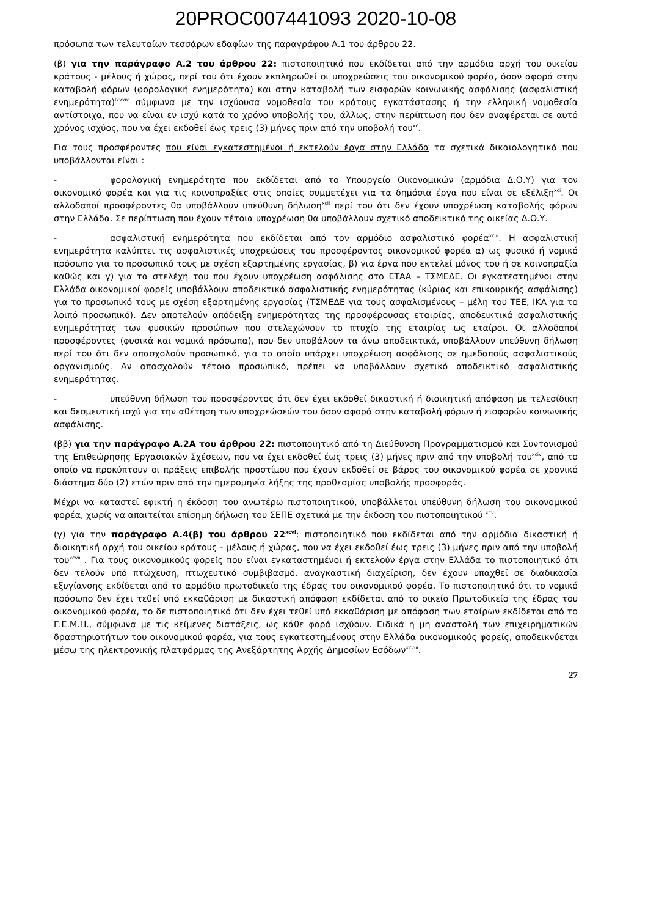20PROC007441093 2020-10-08
πρόσωπα των τελευταίων τεσσάρων εδαφίων της παραγράφου Α.1 του άρθρου 22.
(β) για την παράγραφο Α.2 του άρθρου 22: πιστοποιητικό που εκδίδεται από την αρμόδια αρχή του οικείου κράτους - μέλους ή χώρας, περί του ότι έχουν εκπληρωθεί οι υποχρεώσεις του οικονομικού φορέα, όσον αφορά στην καταβολή φόρων (φορολογική ενημερότητα) και στην καταβολή των εισφορών κοινωνικής ασφάλισης (ασφαλιστική ενημερότητα)<sup>lxxxix</sup> σύμφωνα με την ισχύουσα νομοθεσία του κράτους εγκατάστασης ή την ελληνική νομοθεσία αντίστοιχα, που να είναι εν ισχύ κατά το χρόνο υποβολής του, άλλως, στην περίπτωση που δεν αναφέρεται σε αυτό χρόνος ισχύος, που να έχει εκδοθεί έως τρεις (3) μήνες πριν από την υποβολή του<sup>xc</sup>.
Για τους προσφέροντες που είναι εγκατεστημένοι ή εκτελούν έργα στην Ελλάδα τα σχετικά δικαιολογητικά που υποβάλλονται είναι :
- φορολογική ενημερότητα που εκδίδεται από το Υπουργείο Οικονομικών (αρμόδια Δ.Ο.Υ) για τον οικονομικό φορέα και για τις κοινοπραξίες στις οποίες συμμετέχει για τα δημόσια έργα που είναι σε εξέλιξη<sup>xci</sup>. Οι αλλοδαποί προσφέροντες θα υποβάλλουν υπεύθυνη δήλωση<sup>xcii</sup> περί του ότι δεν έχουν υποχρέωση καταβολής φόρων στην Ελλάδα. Σε περίπτωση που έχουν τέτοια υποχρέωση θα υποβάλλουν σχετικό αποδεικτικό της οικείας Δ.Ο.Υ.
- ασφαλιστική ενημερότητα που εκδίδεται από τον αρμόδιο ασφαλιστικό φορέα<sup>xciii</sup>. Η ασφαλιστική ενημερότητα καλύπτει τις ασφαλιστικές υποχρεώσεις του προσφέροντος οικονομικού φορέα α) ως φυσικό ή νομικό πρόσωπο για το προσωπικό τους με σχέση εξαρτημένης εργασίας, β) για έργα που εκτελεί μόνος του ή σε κοινοπραξία καθώς και γ) για τα στελέχη του που έχουν υποχρέωση ασφάλισης στο ΕΤΑΑ – ΤΣΜΕΔΕ. Οι εγκατεστημένοι στην Ελλάδα οικονομικοί φορείς υποβάλλουν αποδεικτικό ασφαλιστικής ενημερότητας (κύριας και επικουρικής ασφάλισης) για το προσωπικό τους με σχέση εξαρτημένης εργασίας (ΤΣΜΕΔΕ για τους ασφαλισμένους – μέλη του ΤΕΕ, ΙΚΑ για το λοιπό προσωπικό). Δεν αποτελούν απόδειξη ενημερότητας της προσφέρουσας εταιρίας, αποδεικτικά ασφαλιστικής ενημερότητας των φυσικών προσώπων που στελεχώνουν το πτυχίο της εταιρίας ως εταίροι. Οι αλλοδαποί προσφέροντες (φυσικά και νομικά πρόσωπα), που δεν υποβάλουν τα άνω αποδεικτικά, υποβάλλουν υπεύθυνη δήλωση περί του ότι δεν απασχολούν προσωπικό, για το οποίο υπάρχει υποχρέωση ασφάλισης σε ημεδαπούς ασφαλιστικούς οργανισμούς. Αν απασχολούν τέτοιο προσωπικό, πρέπει να υποβάλλουν σχετικό αποδεικτικό ασφαλιστικής ενημερότητας.
- υπεύθυνη δήλωση του προσφέροντος ότι δεν έχει εκδοθεί δικαστική ή διοικητική απόφαση με τελεσίδικη και δεσμευτική ισχύ για την αθέτηση των υποχρεώσεών του όσον αφορά στην καταβολή φόρων ή εισφορών κοινωνικής ασφάλισης.
(ββ) για την παράγραφο Α.2Α του άρθρου 22: πιστοποιητικό από τη Διεύθυνση Προγραμματισμού και Συντονισμού της Επιθεώρησης Εργασιακών Σχέσεων, που να έχει εκδοθεί έως τρεις (3) μήνες πριν από την υποβολή του<sup>xciv</sup>, από το οποίο να προκύπτουν οι πράξεις επιβολής προστίμου που έχουν εκδοθεί σε βάρος του οικονομικού φορέα σε χρονικό διάστημα δύο (2) ετών πριν από την ημερομηνία λήξης της προθεσμίας υποβολής προσφοράς.
Μέχρι να καταστεί εφικτή η έκδοση του ανωτέρω πιστοποιητικού, υποβάλλεται υπεύθυνη δήλωση του οικονομικού φορέα, χωρίς να απαιτείται επίσημη δήλωση του ΣΕΠΕ σχετικά με την έκδοση του πιστοποιητικού <sup>xcv</sup>.
(γ) για την παράγραφο Α.4(β) του άρθρου 22<sup>xcvi</sup>: πιστοποιητικό που εκδίδεται από την αρμόδια δικαστική ή διοικητική αρχή του οικείου κράτους - μέλους ή χώρας, που να έχει εκδοθεί έως τρεις (3) μήνες πριν από την υποβολή του<sup>xcvii</sup> . Για τους οικονομικούς φορείς που είναι εγκαταστημένοι ή εκτελούν έργα στην Ελλάδα το πιστοποιητικό ότι δεν τελούν υπό πτώχευση, πτωχευτικό συμβιβασμό, αναγκαστική διαχείριση, δεν έχουν υπαχθεί σε διαδικασία εξυγίανσης εκδίδεται από το αρμόδιο πρωτοδικείο της έδρας του οικονομικού φορέα. Το πιστοποιητικό ότι το νομικό πρόσωπο δεν έχει τεθεί υπό εκκαθάριση με δικαστική απόφαση εκδίδεται από το οικείο Πρωτοδικείο της έδρας του οικονομικού φορέα, το δε πιστοποιητικό ότι δεν έχει τεθεί υπό εκκαθάριση με απόφαση των εταίρων εκδίδεται από το Γ.Ε.Μ.Η., σύμφωνα με τις κείμενες διατάξεις, ως κάθε φορά ισχύουν. Ειδικά η μη αναστολή των επιχειρηματικών δραστηριοτήτων του οικονομικού φορέα, για τους εγκατεστημένους στην Ελλάδα οικονομικούς φορείς, αποδεικνύεται μέσω της ηλεκτρονικής πλατφόρμας της Ανεξάρτητης Αρχής Δημοσίων Εσόδων<sup>xcviii</sup>.
27